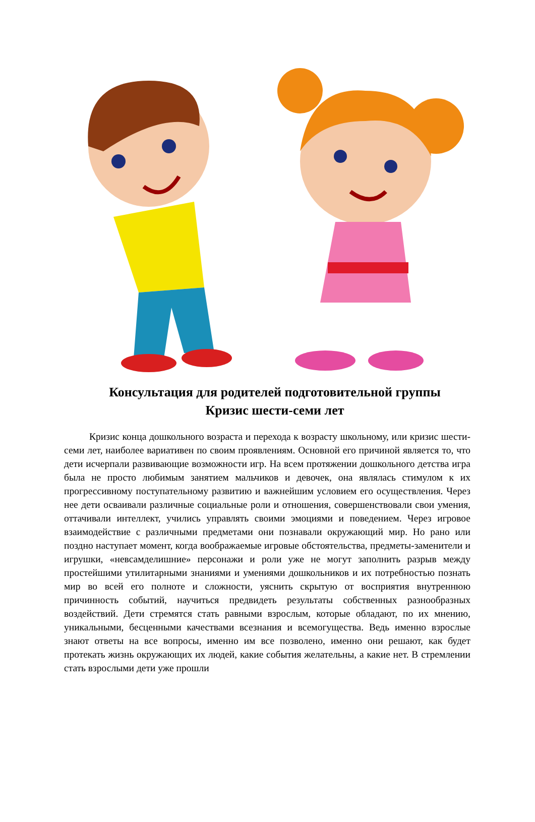Консультация для родителей подготовительной группы
Кризис шести-семи лет
Кризис конца дошкольного возраста и перехода к возрасту школьному, или кризис шести-семи лет, наиболее вариативен по своим проявлениям. Основной его причиной является то, что дети исчерпали развивающие возможности игр. На всем протяжении дошкольного детства игра была не просто любимым занятием мальчиков и девочек, она являлась стимулом к их прогрессивному поступательному развитию и важнейшим условием его осуществления. Через нее дети осваивали различные социальные роли и отношения, совершенствовали свои умения, оттачивали интеллект, учились управлять своими эмоциями и поведением. Через игровое взаимодействие с различными предметами они познавали окружающий мир. Но рано или поздно наступает момент, когда воображаемые игровые обстоятельства, предметы-заменители и игрушки, «невсамделишние» персонажи и роли уже не могут заполнить разрыв между простейшими утилитарными знаниями и умениями дошкольников и их потребностью познать мир во всей его полноте и сложности, уяснить скрытую от восприятия внутреннюю причинность событий, научиться предвидеть результаты собственных разнообразных воздействий. Дети стремятся стать равными взрослым, которые обладают, по их мнению, уникальными, бесценными качествами всезнания и всемогущества. Ведь именно взрослые знают ответы на все вопросы, именно им все позволено, именно они решают, как будет протекать жизнь окружающих их людей, какие события желательны, а какие нет. В стремлении стать взрослыми дети уже прошли